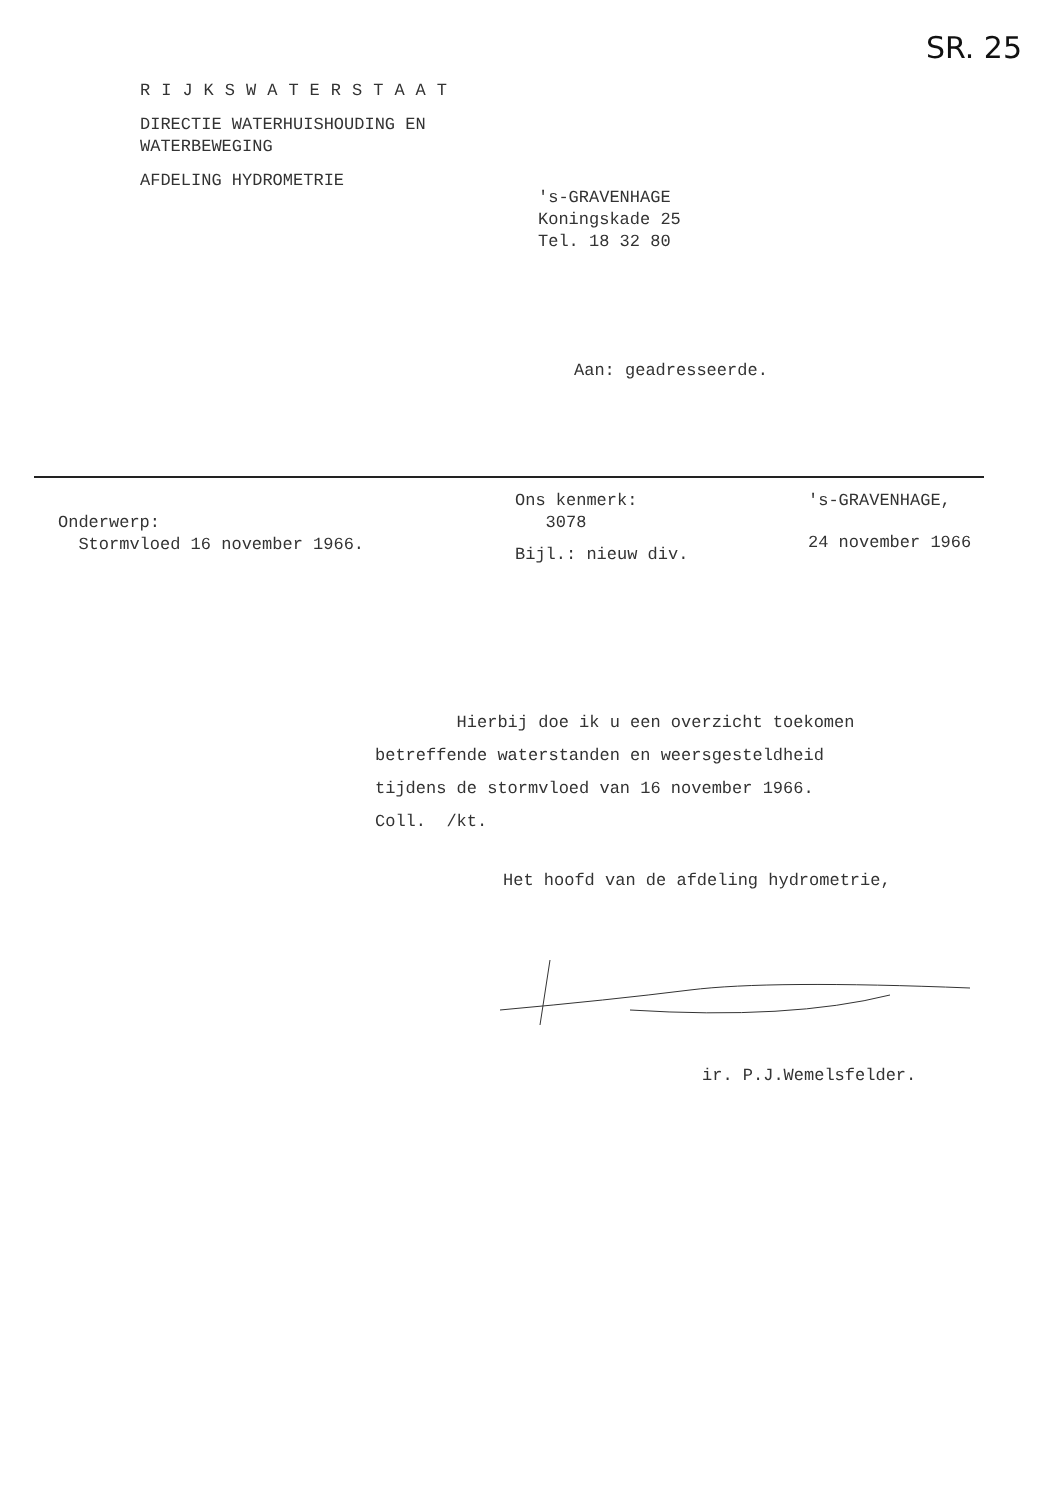SR. 25
RIJKSWATERSTAAT
DIRECTIE WATERHUISHOUDING EN
WATERBEWEGING
AFDELING HYDROMETRIE
's-GRAVENHAGE
Koningskade 25
Tel. 18 32 80
Aan: geadresseerde.
Onderwerp:
Stormvloed 16 november 1966.
Ons kenmerk:
3078
Bijl.: nieuw div.
's-GRAVENHAGE,
24 november 1966
Hierbij doe ik u een overzicht toekomen
betreffende waterstanden en weersgesteldheid
tijdens de stormvloed van 16 november 1966.
Coll. /kt.
Het hoofd van de afdeling hydrometrie,
ir. P.J.Wemelsfelder.